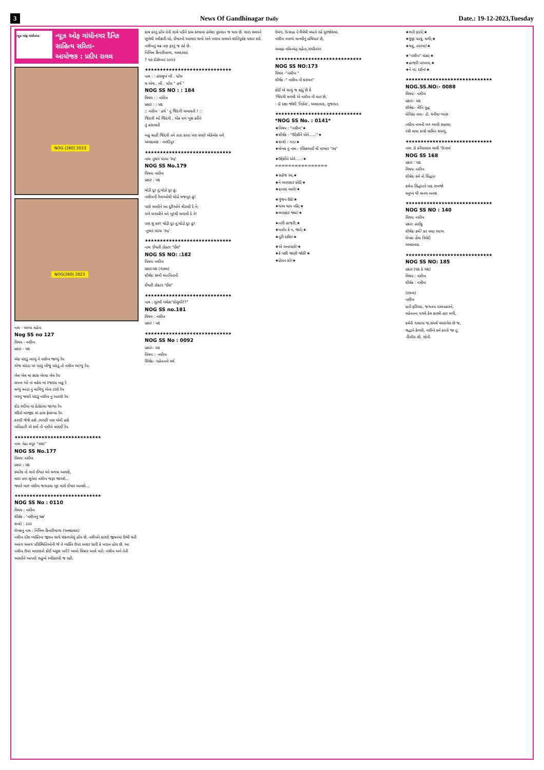3 News Of Gandhinagar Daily Date.: 19-12-2023,Tuesday
ન્યૂઝ ઓફ ગાંધીનગર
ન્યૂઝ ઓફ ગાંધીનગર દૈનિક
સાહિત્ય સરિતા-
આયોજક : પ્રદીપ રાવલ
NOG (260) 2023
NOG(260) 2023
નામ - અલ્પા મહેતા
Nog SS no 127
વિષય - નસીબ
પ્રકાર - પદ્ય
એક પાંદડું ખસ્યું ને નસીબ જાગ્યું રેપ
એજ પાંદડા પર પડ્યું બીજું પાંદડું તો નસીબ ભાંગ્યું રેપ.
ખેલ ખેલ માં કંઇક ખેલ્યા ખેલ રેપ
સપના ઓ નાં મહેલ માં રજડ્યા બહુ રે
મળ્યું મનડાં નું માળિયું એના ટાંણે રેપ
ખસ્યું જ્યારે પાંદડું નસીબ નું અટાણે રેપ
કોડ રુદીયા માં કેટકેટલા જાગ્યા રેપ
મંદિરો મસ્જીદ માં હાથ ફેલાવ્યા રેપ
કરણી જેવી હશે ,ભરણી પણ એવી હશે
બલિહારી એ કર્મો ની નસીબે વણાઈ રેપ
★★★★★★★★★★★★★★★★★★★★★★★★★★★★★
નામઃ નેહા મયુર "રાધા"
NOG SS No.177
વિષયઃ નસીબ
પ્રકાર : પદ્ય
ક્યારેક તો મારો ઈશ્વર મને મળવા આવશે,
મારા પણ સુતેલા નસીબ જરૂર જાગશે...
જ્યારે મારું નસીબ જગાડવા ખુદ મારો ઈશ્વર આવશે...
★★★★★★★★★★★★★★★★★★★★★★★★★★★★★
NOG SS No : 0110
વિષય : નસીબ
શીર્ષક : 'નસીબનું ચક્ર'
શબ્દો : ૩૩૨
લેખકનું નામ : નિખિલ કિનારીવાળા (અમદાવાદ)
નસીબ દરેક વ્યક્તિના જીવન સાથે સંકળાયેલું હોય છે. નસીબને કારણે જીવનમાં ઉભી થતી અલગ અલગ પરિસ્થિતિઓની જે તે વ્યક્તિ ઉપર અસર સારી કે ખરાબ હોય છે. આ નસીબ ઉપર માણસનો કોઈ અંકુશ ખરો? આવો વિચાર આવે ખરો. નસીબ અને તેની અસરોને આપણે સહુએ સ્વીકારવી જ રહી.
કામ કરતું હોય તેની સામે પડીને કામ કરવામાં હંમેશા નુકસાન જ થાય છે. સારા સમયને સુખેથી સ્વીકારી લો, ઈશ્વરનો આભાર માનો અને ખરાબ સમયને શાંતિપૂર્વક પસાર કરો. નસીબનું ચક્ર પણ ફરતું જ રહે છે.
નિખિલ કિનારીવાળા, અમદાવાદ
? ૧૭ ડીસેમ્બર ૨૦૨૩
★★★★★★★★★★★★★★★★★★★★★★★★★★★★★
નામ : : હસમુખ બી . પટેલ
ચ એચ . બી . પટેલ " હર્ષ "
NOG SS NO : : 184
વિષય : : નસીબ
પ્રકાર : : પદ્ય
:: નસીબ ' હર્ષ ' નું જિંદગી લખાવતી ! ::
જિંદગી ઓ જિંદગી , એક પળ ખુશ કરીને
તું હસાવતી
બહુ ચાહી જિંદગી તને તારા કરતાં પણ વધારે એકેએક પળે
અમદાવાદ - નારદીપુર
★★★★★★★★★★★★★★★★★★★★★★★★★★★★★
નામઃ તુષાર પંડયા 'રુદ્ર'
NOG SS No.179
વિષયઃ નસીબ
પ્રકાર : પદ્ય
થોડી દૂર તું,થોડો દૂર હું;
નસીબની રેખાઓથી થોડો મજબુર હું!
પાસે આવીને આ દૂરીઓને મીટાવી દે ને;
ગળે લગાવીને મને ખુદથી મળાવી દે ને!
પણ શું કરું! થોડી દૂર તું,થોડો દૂર હું!
-તુષાર પંડયા 'રુદ્ર'
★★★★★★★★★★★★★★★★★★★★★★★★★★★★★
નામઃ ઈશ્વરી ડોક્ટર "ઈશ"
NOG SS NO: :182
વિષયઃ નસીબ
પ્રકારઃપદ્ય (ગઝલ)
શીર્ષકઃ છબી માતપિતાની
ઈશ્વરી ડૉક્ટર "ઈશ"
★★★★★★★★★★★★★★★★★★★★★★★★★★★★★
નામ : સુરમી બધેકા"કોસુમી??"
NOG SS no.181
વિષય : નસીબ
પ્રકાર : પદ્ય
★★★★★★★★★★★★★★★★★★★★★★★★★★★★★
NOG SS No : 0092
પ્રકારઃ- પદ્ય
વિષય :- નસીબ
શિર્ષકઃ- મહેનતનો મર્મ
ઉમંગ, ઉત્સાહ ને ધૈર્યથી વધતો રહે પૂરજોશમાં.
નસીબ નબળાં માનવીનું હથિયાર છે,
અલકા નવિનચંદ્ર મહેતા,ગાંધીનગર
★★★★★★★★★★★★★★★★★★★★★★★★★★★★★
NOG SS NO:173
વિષય -"નસીબ "
શીર્ષક -" નસીબ ની કરામત"
કોઈ એ સાચું જ કહ્યું છે કે
'જિંદગી મળવી એ નસીબ ની વાત છે,
- ડૉ દક્ષા જોશી 'નિર્ઝરા', અમદાવાદ, ગુજરાત.
★★★★★★★★★★★★★★★★★★★★★★★★★★★★★
*NOG SS No. : 0141*
★વિષય : "નસીબ"★
★શીર્ષક : "ઉદ્દેશીને એને.....:"★
★શબ્દો : ૧૨૮★
★લેખક નું નામ : રસિકભાઈ વી પરમાર "રવ"
★ઉદ્દેશીને એને.....:★
================
★સહેજ રવ,★
★ને અણસાર કોઈ;★
★કાનમાં આવે!★
★ગુંજન ઉઠે!★
★ધરવ થાય નહિ;★
★ભણકાર જ્યાં!★
★તારી હાજરી;★
★વર્તાય કે ન, જાતે;★
★પૂરી દઈશ!★
★એ અનાયાસે!★
★કે પછી જાણી જોઈ!★
★હેરાન કરે!★
★ભારે હૃદયે;★
★છુટ્ટા પડવું, વળી;★
★થવું, તરસ્યાં!★
★"નસીબ" વાંકા;★
★હાજરી પરખાય,★
★ને ના; દર્શન!★
★★★★★★★★★★★★★★★★★★★★★★★★★★★★★
NOG.SS.NO:- 0088
વિષયઃ- નસીબ
પ્રકારઃ- પદ્ય
શીર્ષકઃ- નીતિ યુદ્ધ
લેખિકા નામઃ- ડૉ. મનીષા વ્યાસ
નસીબ નામની પળ આવી સહસા;
રચી માયા કરશે ભ્રમિત સઘળું,
★★★★★★★★★★★★★★★★★★★★★★★★★★★★★
નામઃ ડૉ કનૈયાલાલ માલી 'ઉત્સવ'
NOG SS 168
પ્રકાર : પદ્ય
વિષયઃ નસીબ
શીર્ષકઃ કર્મ નો સિદ્ધાંત
કર્મના સિદ્ધાંતને યાદ રાખજો
મનુષ્ય થી માનવ બનવા
★★★★★★★★★★★★★★★★★★★★★★★★★★★★★
NOG SS NO : 140
વિષયઃ નસીબ
પ્રકારઃ હાઈકુ
શીર્ષકઃ કર્મ? કર પલટ ભાગ્ય
લેખકઃ હેમા ત્રિવેદી
અમદાવાદ
★★★★★★★★★★★★★★★★★★★★★★★★★★★★★
NOG SS NO: 185
પ્રકાર (પદ્ય કે ગદ્ય)
વિષય : નસીબ
શીર્ષક : નસીબ
(રચના)
નસીબ
હતી ફરિયાદ, જગતના પાલનહારને,
મહેનતના પગલે કેમ કારમી હાર મળી,
કર્મની ગાથામાં જ,સંઘર્ષ પથરાયેલ છે જ,
શ્રદ્ધાને કેળવી, નસીબે કર્મ કરતો જા તું.
-દિલીપ સી. સોની.